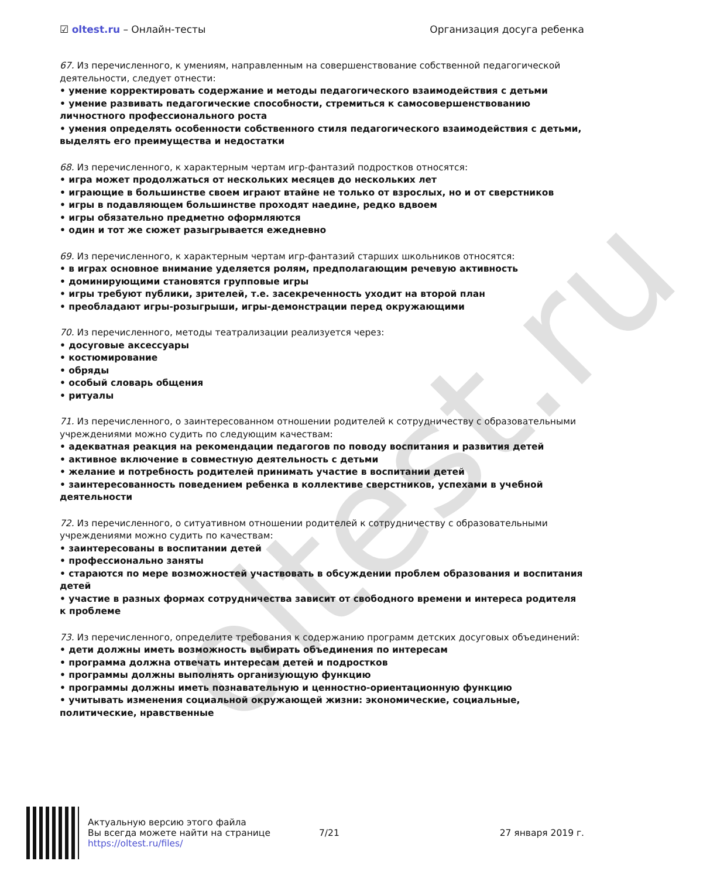oltest.ru
☑ oltest.ru – Онлайн-тесты Организация досуга ребенка
67. Из перечисленного, к умениям, направленным на совершенствование собственной педагогической деятельности, следует отнести:
• умение корректировать содержание и методы педагогического взаимодействия с детьми
• умение развивать педагогические способности, стремиться к самосовершенствованию личностного профессионального роста
• умения определять особенности собственного стиля педагогического взаимодействия с детьми, выделять его преимущества и недостатки
68. Из перечисленного, к характерным чертам игр-фантазий подростков относятся:
• игра может продолжаться от нескольких месяцев до нескольких лет
• играющие в большинстве своем играют втайне не только от взрослых, но и от сверстников
• игры в подавляющем большинстве проходят наедине, редко вдвоем
• игры обязательно предметно оформляются
• один и тот же сюжет разыгрывается ежедневно
69. Из перечисленного, к характерным чертам игр-фантазий старших школьников относятся:
• в играх основное внимание уделяется ролям, предполагающим речевую активность
• доминирующими становятся групповые игры
• игры требуют публики, зрителей, т.е. засекреченность уходит на второй план
• преобладают игры-розыгрыши, игры-демонстрации перед окружающими
70. Из перечисленного, методы театрализации реализуется через:
• досуговые аксессуары
• костюмирование
• обряды
• особый словарь общения
• ритуалы
71. Из перечисленного, о заинтересованном отношении родителей к сотрудничеству с образовательными учреждениями можно судить по следующим качествам:
• адекватная реакция на рекомендации педагогов по поводу воспитания и развития детей
• активное включение в совместную деятельность с детьми
• желание и потребность родителей принимать участие в воспитании детей
• заинтересованность поведением ребенка в коллективе сверстников, успехами в учебной деятельности
72. Из перечисленного, о ситуативном отношении родителей к сотрудничеству с образовательными учреждениями можно судить по качествам:
• заинтересованы в воспитании детей
• профессионально заняты
• стараются по мере возможностей участвовать в обсуждении проблем образования и воспитания детей
• участие в разных формах сотрудничества зависит от свободного времени и интереса родителя к проблеме
73. Из перечисленного, определите требования к содержанию программ детских досуговых объединений:
• дети должны иметь возможность выбирать объединения по интересам
• программа должна отвечать интересам детей и подростков
• программы должны выполнять организующую функцию
• программы должны иметь познавательную и ценностно-ориентационную функцию
• учитывать изменения социальной окружающей жизни: экономические, социальные, политические, нравственные
Актуальную версию этого файла
Вы всегда можете найти на странице
https://oltest.ru/files/
7/21 27 января 2019 г.